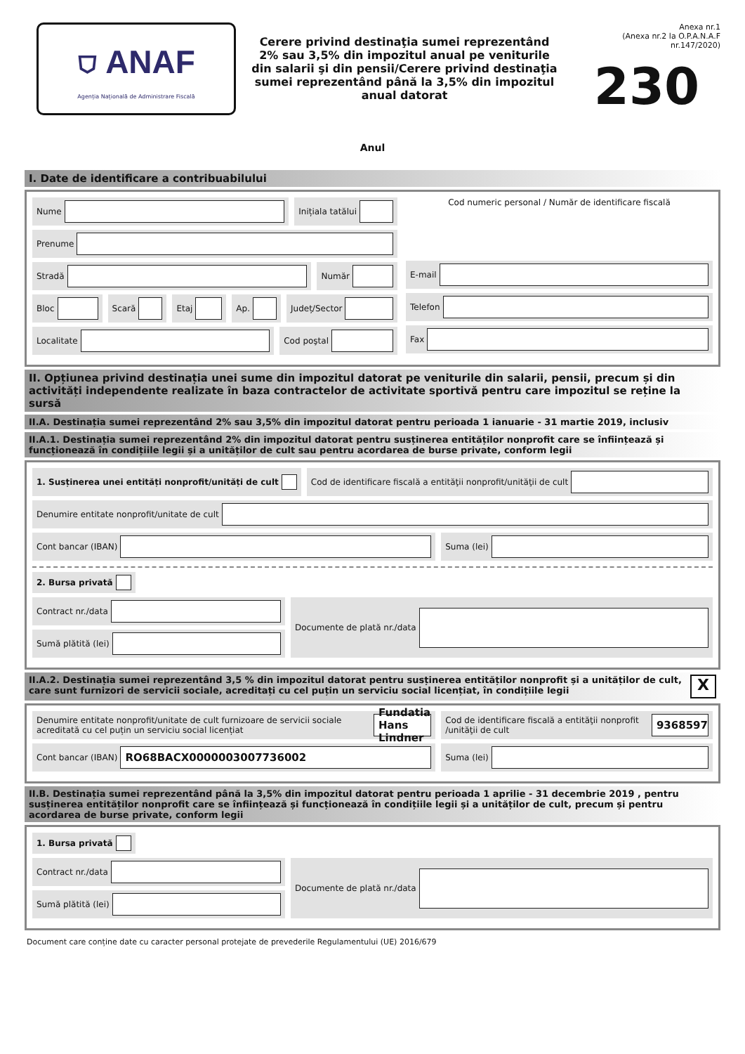⛉ ANAF
Agenția Națională de Administrare Fiscală
Cerere privind destinaţia sumei reprezentând 2% sau 3,5% din impozitul anual pe veniturile din salarii şi din pensii/Cerere privind destinaţia sumei reprezentând până la 3,5% din impozitul anual datorat
Anexa nr.1
(Anexa nr.2 la O.P.A.N.A.F nr.147/2020)
230
Anul
I. Date de identificare a contribuabilului
Nume Inițiala tatălui
Prenume
Stradă Număr
Bloc Scară Etaj Ap. Județ/Sector
Localitate Cod poştal
Cod numeric personal / Număr de identificare fiscală
E-mail
Telefon
Fax
II. Opțiunea privind destinația unei sume din impozitul datorat pe veniturile din salarii, pensii, precum și din activități independente realizate în baza contractelor de activitate sportivă pentru care impozitul se reține la sursă
II.A. Destinația sumei reprezentând 2% sau 3,5% din impozitul datorat pentru perioada 1 ianuarie - 31 martie 2019, inclusiv
II.A.1. Destinația sumei reprezentând 2% din impozitul datorat pentru susținerea entităților nonprofit care se înființează și funcționează în condițiile legii și a unităților de cult sau pentru acordarea de burse private, conform legii
1. Susținerea unei entități nonprofit/unități de cult
Cod de identificare fiscală a entităţii nonprofit/unităţii de cult
Denumire entitate nonprofit/unitate de cult
Cont bancar (IBAN) Suma (lei)
2. Bursa privată
Contract nr./data
Sumă plătită (lei)
Documente de plată nr./data
II.A.2. Destinația sumei reprezentând 3,5 % din impozitul datorat pentru susținerea entităților nonprofit și a unităților de cult, care sunt furnizori de servicii sociale, acreditați cu cel puțin un serviciu social licențiat, în condițiile legii X
Denumire entitate nonprofit/unitate de cult furnizoare de servicii sociale acreditată cu cel puțin un serviciu social licențiat
Fundatia Hans Lindner
Cod de identificare fiscală a entităţii nonprofit /unităţii de cult
9368597
Cont bancar (IBAN)
RO68BACX0000003007736002
Suma (lei)
II.B. Destinația sumei reprezentând până la 3,5% din impozitul datorat pentru perioada 1 aprilie - 31 decembrie 2019 , pentru susținerea entităților nonprofit care se înființează și funcționează în condițiile legii și a unităților de cult, precum și pentru acordarea de burse private, conform legii
1. Bursa privată
Contract nr./data
Sumă plătită (lei)
Documente de plată nr./data
Document care conține date cu caracter personal protejate de prevederile Regulamentului (UE) 2016/679